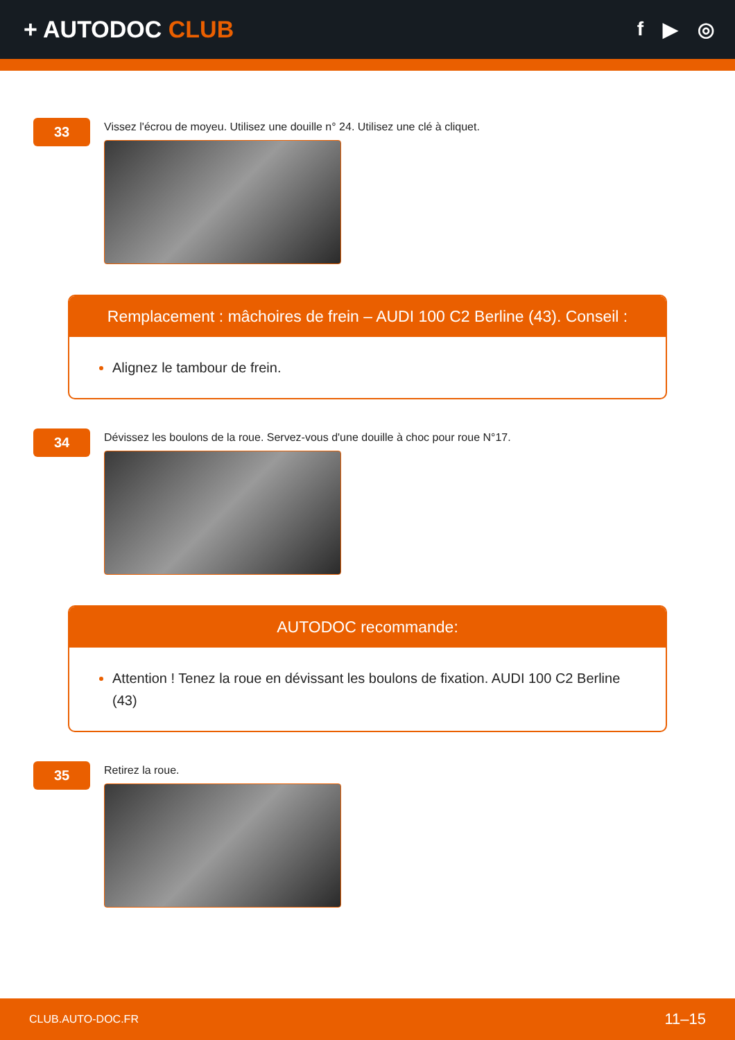+ AUTODOC CLUB
f ▶ ◎
33
Vissez l'écrou de moyeu. Utilisez une douille n° 24. Utilisez une clé à cliquet.
Remplacement : mâchoires de frein – AUDI 100 C2 Berline (43). Conseil :
Alignez le tambour de frein.
34
Dévissez les boulons de la roue. Servez-vous d'une douille à choc pour roue N°17.
AUTODOC recommande:
Attention ! Tenez la roue en dévissant les boulons de fixation. AUDI 100 C2 Berline (43)
35
Retirez la roue.
CLUB.AUTO-DOC.FR 11–15